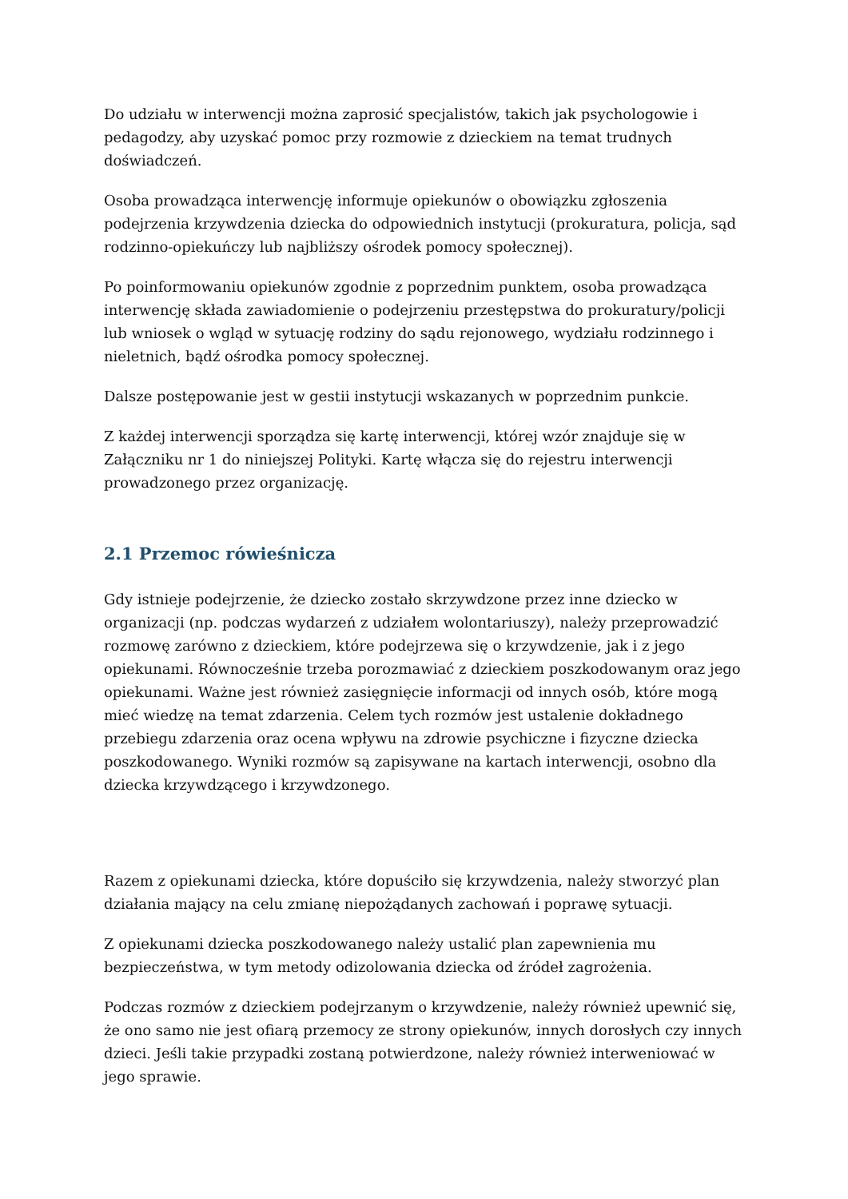Do udziału w interwencji można zaprosić specjalistów, takich jak psychologowie i pedagodzy, aby uzyskać pomoc przy rozmowie z dzieckiem na temat trudnych doświadczeń.
Osoba prowadząca interwencję informuje opiekunów o obowiązku zgłoszenia podejrzenia krzywdzenia dziecka do odpowiednich instytucji (prokuratura, policja, sąd rodzinno-opiekuńczy lub najbliższy ośrodek pomocy społecznej).
Po poinformowaniu opiekunów zgodnie z poprzednim punktem, osoba prowadząca interwencję składa zawiadomienie o podejrzeniu przestępstwa do prokuratury/policji lub wniosek o wgląd w sytuację rodziny do sądu rejonowego, wydziału rodzinnego i nieletnich, bądź ośrodka pomocy społecznej.
Dalsze postępowanie jest w gestii instytucji wskazanych w poprzednim punkcie.
Z każdej interwencji sporządza się kartę interwencji, której wzór znajduje się w Załączniku nr 1 do niniejszej Polityki. Kartę włącza się do rejestru interwencji prowadzonego przez organizację.
2.1 Przemoc rówieśnicza
Gdy istnieje podejrzenie, że dziecko zostało skrzywdzone przez inne dziecko w organizacji (np. podczas wydarzeń z udziałem wolontariuszy), należy przeprowadzić rozmowę zarówno z dzieckiem, które podejrzewa się o krzywdzenie, jak i z jego opiekunami. Równocześnie trzeba porozmawiać z dzieckiem poszkodowanym oraz jego opiekunami. Ważne jest również zasięgnięcie informacji od innych osób, które mogą mieć wiedzę na temat zdarzenia. Celem tych rozmów jest ustalenie dokładnego przebiegu zdarzenia oraz ocena wpływu na zdrowie psychiczne i fizyczne dziecka poszkodowanego. Wyniki rozmów są zapisywane na kartach interwencji, osobno dla dziecka krzywdzącego i krzywdzonego.
Razem z opiekunami dziecka, które dopuściło się krzywdzenia, należy stworzyć plan działania mający na celu zmianę niepożądanych zachowań i poprawę sytuacji.
Z opiekunami dziecka poszkodowanego należy ustalić plan zapewnienia mu bezpieczeństwa, w tym metody odizolowania dziecka od źródeł zagrożenia.
Podczas rozmów z dzieckiem podejrzanym o krzywdzenie, należy również upewnić się, że ono samo nie jest ofiarą przemocy ze strony opiekunów, innych dorosłych czy innych dzieci. Jeśli takie przypadki zostaną potwierdzone, należy również interweniować w jego sprawie.